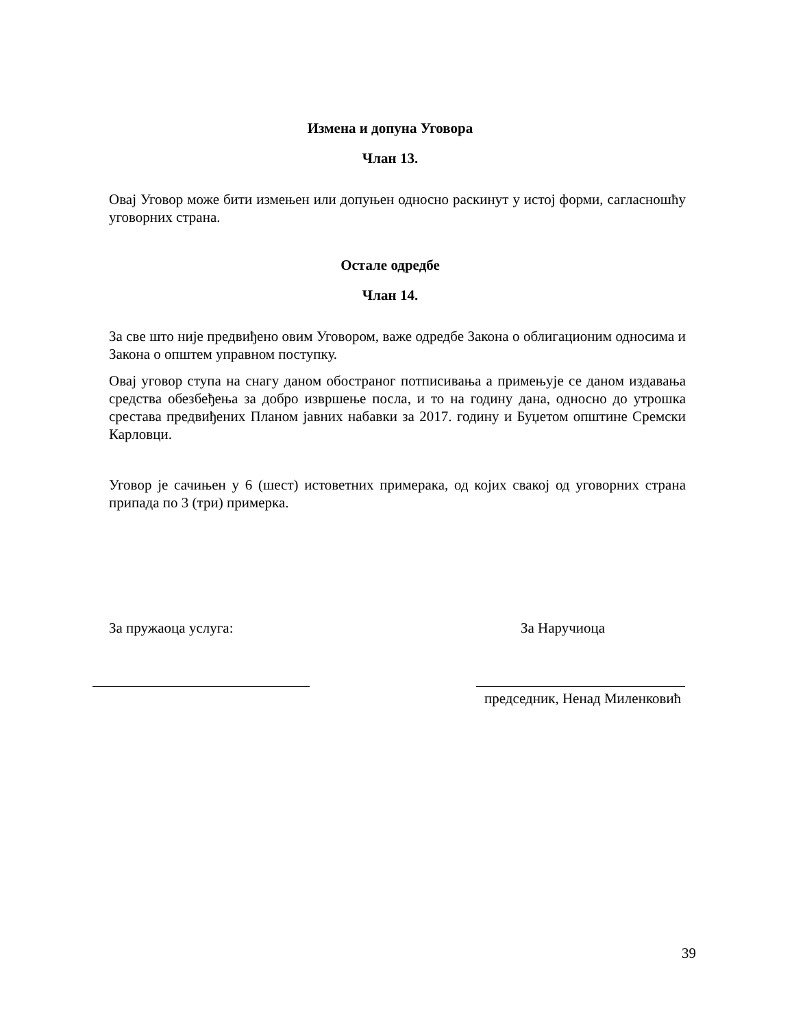Измена и допуна Уговора
Члан 13.
Овај Уговор може бити измењен или допуњен односно раскинут у истој форми, сагласношћу уговорних страна.
Остале одредбе
Члан 14.
За све што није предвиђено овим Уговором, важе одредбе Закона о облигационим односима и Закона о општем управном поступку.
Овај уговор ступа на снагу даном обостраног потписивања а примењује се даном издавања средства обезбеђења за добро извршење посла, и то на годину дана, односно до утрошка срестава предвиђених Планом јавних набавки за 2017. годину и Буџетом општине Сремски Карловци.
Уговор је сачињен у 6 (шест) истоветних примерака, од којих свакој од уговорних страна припада по 3 (три) примерка.
За пружаоца услуга: За Наручиоца
председник, Ненад Миленковић
39